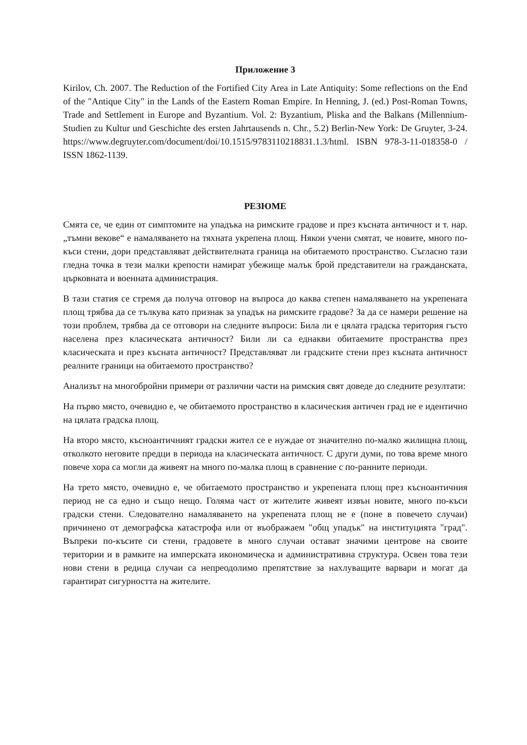Приложение 3
Kirilov, Ch. 2007. The Reduction of the Fortified City Area in Late Antiquity: Some reflections on the End of the "Antique City" in the Lands of the Eastern Roman Empire. In Henning, J. (ed.) Post-Roman Towns, Trade and Settlement in Europe and Byzantium. Vol. 2: Byzantium, Pliska and the Balkans (Millennium-Studien zu Kultur und Geschichte des ersten Jahrtausends n. Chr., 5.2) Berlin-New York: De Gruyter, 3-24. https://www.degruyter.com/document/doi/10.1515/9783110218831.1.3/html. ISBN 978-3-11-018358-0 / ISSN 1862-1139.
РЕЗЮМЕ
Смята се, че един от симптомите на упадъка на римските градове и през късната античност и т. нар. „тъмни векове“ е намаляването на тяхната укрепена площ. Някои учени смятат, че новите, много по-къси стени, дори представляват действителната граница на обитаемото пространство. Съгласно тази гледна точка в тези малки крепости намират убежище малък брой представители на гражданската, църковната и военната администрация.
В тази статия се стремя да получа отговор на въпроса до каква степен намаляването на укрепената площ трябва да се тълкува като признак за упадък на римските градове? За да се намери решение на този проблем, трябва да се отговори на следните въпроси: Била ли е цялата градска територия гъсто населена през класическата античност? Били ли са еднакви обитаемите пространства през класическата и през късната античност? Представляват ли градските стени през късната античност реалните граници на обитаемото пространство?
Анализът на многобройни примери от различни части на римския свят доведе до следните резултати:
На първо място, очевидно е, че обитаемото пространство в класическия античен град не е идентично на цялата градска площ.
На второ място, късноантичният градски жител се е нуждае от значително по-малко жилищна площ, отколкото неговите предци в периода на класическата античност. С други думи, по това време много повече хора са могли да живеят на много по-малка площ в сравнение с по-ранните периоди.
На трето място, очевидно е, че обитаемото пространство и укрепената площ през късноантичния период не са едно и също нещо. Голяма част от жителите живеят извън новите, много по-къси градски стени. Следователно намаляването на укрепената площ не е (поне в повечето случаи) причинено от демографска катастрофа или от въображаем "общ упадък" на институцията "град". Въпреки по-късите си стени, градовете в много случаи остават значими центрове на своите територии и в рамките на имперската икономическа и административна структура. Освен това тези нови стени в редица случаи са непреодолимо препятствие за нахлуващите варвари и могат да гарантират сигурността на жителите.